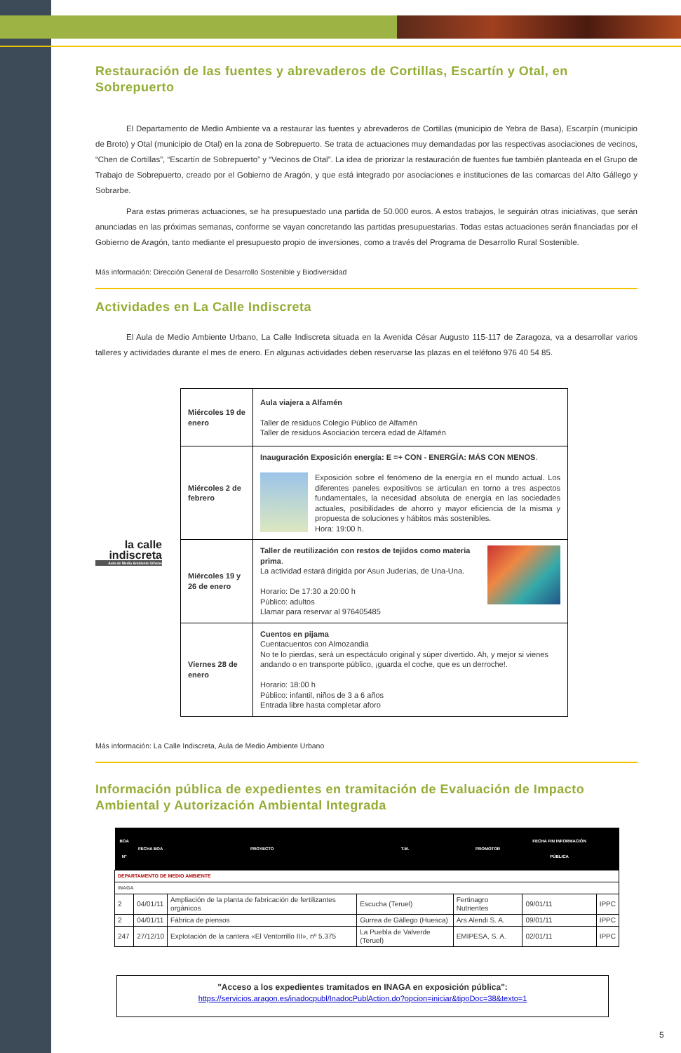Restauración de las fuentes y abrevaderos de Cortillas, Escartín y Otal, en Sobrepuerto
El Departamento de Medio Ambiente va a restaurar las fuentes y abrevaderos de Cortillas (municipio de Yebra de Basa), Escarpín (municipio de Broto) y Otal (municipio de Otal) en la zona de Sobrepuerto. Se trata de actuaciones muy demandadas por las respectivas asociaciones de vecinos, “Chen de Cortillas”, “Escartín de Sobrepuerto” y “Vecinos de Otal”. La idea de priorizar la restauración de fuentes fue también planteada en el Grupo de Trabajo de Sobrepuerto, creado por el Gobierno de Aragón, y que está integrado por asociaciones e instituciones de las comarcas del Alto Gállego y Sobrarbe.
Para estas primeras actuaciones, se ha presupuestado una partida de 50.000 euros. A estos trabajos, le seguirán otras iniciativas, que serán anunciadas en las próximas semanas, conforme se vayan concretando las partidas presupuestarias. Todas estas actuaciones serán financiadas por el Gobierno de Aragón, tanto mediante el presupuesto propio de inversiones, como a través del Programa de Desarrollo Rural Sostenible.
Más información: Dirección General de Desarrollo Sostenible y Biodiversidad
Actividades en La Calle Indiscreta
El Aula de Medio Ambiente Urbano, La Calle Indiscreta situada en la Avenida César Augusto 115-117 de Zaragoza, va a desarrollar varios talleres y actividades durante el mes de enero. En algunas actividades deben reservarse las plazas en el teléfono 976 40 54 85.
la calle
indiscreta
Aula de Medio Ambiente Urbano
| Miércoles 19 de enero | Aula viajera a Alfamén Taller de residuos Colegio Público de Alfamén Taller de residuos Asociación tercera edad de Alfamén |
| Miércoles 2 de febrero | Inauguración Exposición energía: E =+ CON - ENERGÍA: MÁS CON MENOS . Exposición sobre el fenómeno de la energía en el mundo actual. Los diferentes paneles expositivos se articulan en torno a tres aspectos fundamentales, la necesidad absoluta de energía en las sociedades actuales, posibilidades de ahorro y mayor eficiencia de la misma y propuesta de soluciones y hábitos más sostenibles. Hora: 19:00 h. |
| Miércoles 19 y 26 de enero | Taller de reutilización con restos de tejidos como materia prima . La actividad estará dirigida por Asun Juderías, de Una-Una. Horario: De 17:30 a 20:00 h Público: adultos Llamar para reservar al 976405485 |
| Viernes 28 de enero | Cuentos en pijama Cuentacuentos con Almozandia No te lo pierdas, será un espectáculo original y súper divertido. Ah, y mejor si vienes andando o en transporte público, ¡guarda el coche, que es un derroche!. Horario: 18:00 h Público: infantil, niños de 3 a 6 años Entrada libre hasta completar aforo |
Más información: La Calle Indiscreta, Aula de Medio Ambiente Urbano
Información pública de expedientes en tramitación de Evaluación de Impacto Ambiental y Autorización Ambiental Integrada
| BOA Nº | FECHA BOA | PROYECTO | T.M. | PROMOTOR | FECHA FIN INFORMACIÓN PÚBLICA | |
| --- | --- | --- | --- | --- | --- | --- |
| DEPARTAMENTO DE MEDIO AMBIENTE | | | | | | |
| INAGA | | | | | | |
| 2 | 04/01/11 | Ampliación de la planta de fabricación de fertilizantes orgánicos | Escucha (Teruel) | Fertinagro Nutrientes | 09/01/11 | IPPC |
| 2 | 04/01/11 | Fábrica de piensos | Gurrea de Gállego (Huesca) | Ars Alendi S. A. | 09/01/11 | IPPC |
| 247 | 27/12/10 | Explotación de la cantera «El Ventorrillo III», nº 5.375 | La Puebla de Valverde (Teruel) | EMIPESA, S. A. | 02/01/11 | IPPC |
"Acceso a los expedientes tramitados en INAGA en exposición pública":
https://servicios.aragon.es/inadocpubl/InadocPublAction.do?opcion=iniciar&tipoDoc=38&texto=1
5